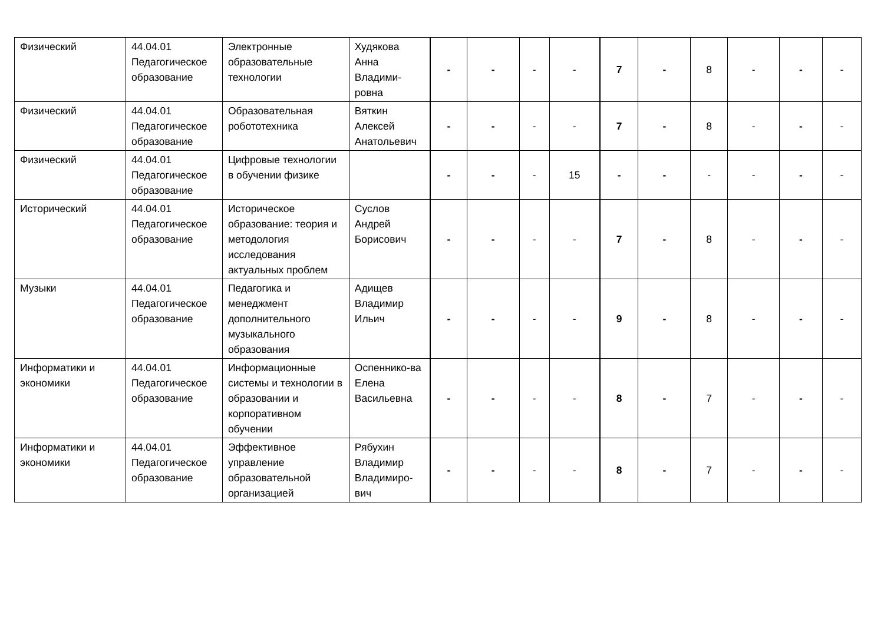| Физический | 44.04.01 Педагогическое образование | Электронные образовательные технологии | Худякова Анна Владими-ровна | - | - | - | - | 7 | - | 8 | - | - | - |
| Физический | 44.04.01 Педагогическое образование | Образовательная робототехника | Вяткин Алексей Анатольевич | - | - | - | - | 7 | - | 8 | - | - | - |
| Физический | 44.04.01 Педагогическое образование | Цифровые технологии в обучении физике | | - | - | - | 15 | - | - | - | - | - | - |
| Исторический | 44.04.01 Педагогическое образование | Историческое образование: теория и методология исследования актуальных проблем | Суслов Андрей Борисович | - | - | - | - | 7 | - | 8 | - | - | - |
| Музыки | 44.04.01 Педагогическое образование | Педагогика и менеджмент дополнительного музыкального образования | Адищев Владимир Ильич | - | - | - | - | 9 | - | 8 | - | - | - |
| Информатики и экономики | 44.04.01 Педагогическое образование | Информационные системы и технологии в образовании и корпоративном обучении | Оспеннико-ва Елена Васильевна | - | - | - | - | 8 | - | 7 | - | - | - |
| Информатики и экономики | 44.04.01 Педагогическое образование | Эффективное управление образовательной организацией | Рябухин Владимир Владимиро-вич | - | - | - | - | 8 | - | 7 | - | - | - |